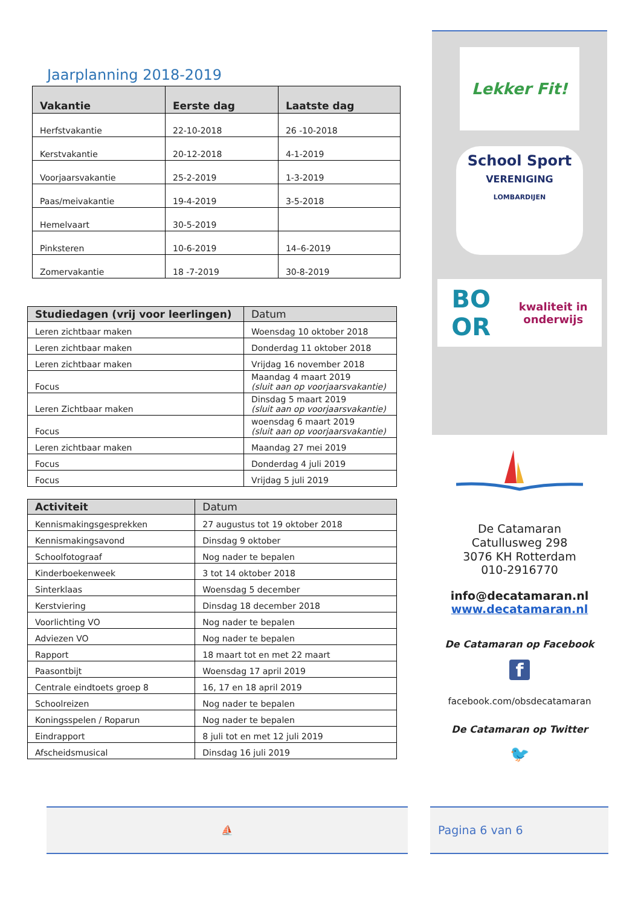Jaarplanning 2018-2019
| Vakantie | Eerste dag | Laatste dag |
| --- | --- | --- |
| Herfstvakantie | 22-10-2018 | 26 -10-2018 |
| Kerstvakantie | 20-12-2018 | 4-1-2019 |
| Voorjaarsvakantie | 25-2-2019 | 1-3-2019 |
| Paas/meivakantie | 19-4-2019 | 3-5-2018 |
| Hemelvaart | 30-5-2019 | |
| Pinksteren | 10-6-2019 | 14–6-2019 |
| Zomervakantie | 18 -7-2019 | 30-8-2019 |
| Studiedagen (vrij voor leerlingen) | Datum |
| --- | --- |
| Leren zichtbaar maken | Woensdag 10 oktober 2018 |
| Leren zichtbaar maken | Donderdag 11 oktober 2018 |
| Leren zichtbaar maken | Vrijdag 16 november 2018 |
| Focus | Maandag 4 maart 2019 (sluit aan op voorjaarsvakantie) |
| Leren Zichtbaar maken | Dinsdag 5 maart 2019 (sluit aan op voorjaarsvakantie) |
| Focus | woensdag 6 maart 2019 (sluit aan op voorjaarsvakantie) |
| Leren zichtbaar maken | Maandag 27 mei 2019 |
| Focus | Donderdag 4 juli 2019 |
| Focus | Vrijdag 5 juli 2019 |
| Activiteit | Datum |
| --- | --- |
| Kennismakingsgesprekken | 27 augustus tot 19 oktober 2018 |
| Kennismakingsavond | Dinsdag 9 oktober |
| Schoolfotograaf | Nog nader te bepalen |
| Kinderboekenweek | 3 tot 14 oktober 2018 |
| Sinterklaas | Woensdag 5 december |
| Kerstviering | Dinsdag 18 december 2018 |
| Voorlichting VO | Nog nader te bepalen |
| Adviezen VO | Nog nader te bepalen |
| Rapport | 18 maart tot en met 22 maart |
| Paasontbijt | Woensdag 17 april 2019 |
| Centrale eindtoets groep 8 | 16, 17 en 18 april 2019 |
| Schoolreizen | Nog nader te bepalen |
| Koningsspelen / Roparun | Nog nader te bepalen |
| Eindrapport | 8 juli tot en met 12 juli 2019 |
| Afscheidsmusical | Dinsdag 16 juli 2019 |
Lekker Fit!
School Sport
VERENIGING
LOMBARDIJEN
BO
OR kwaliteit in
onderwijs
De Catamaran
Catullusweg 298
3076 KH Rotterdam
010-2916770
info@decatamaran.nl
www.decatamaran.nl
De Catamaran op Facebook
f
facebook.com/obsdecatamaran
De Catamaran op Twitter
🐦
⛵ Pagina 6 van 6